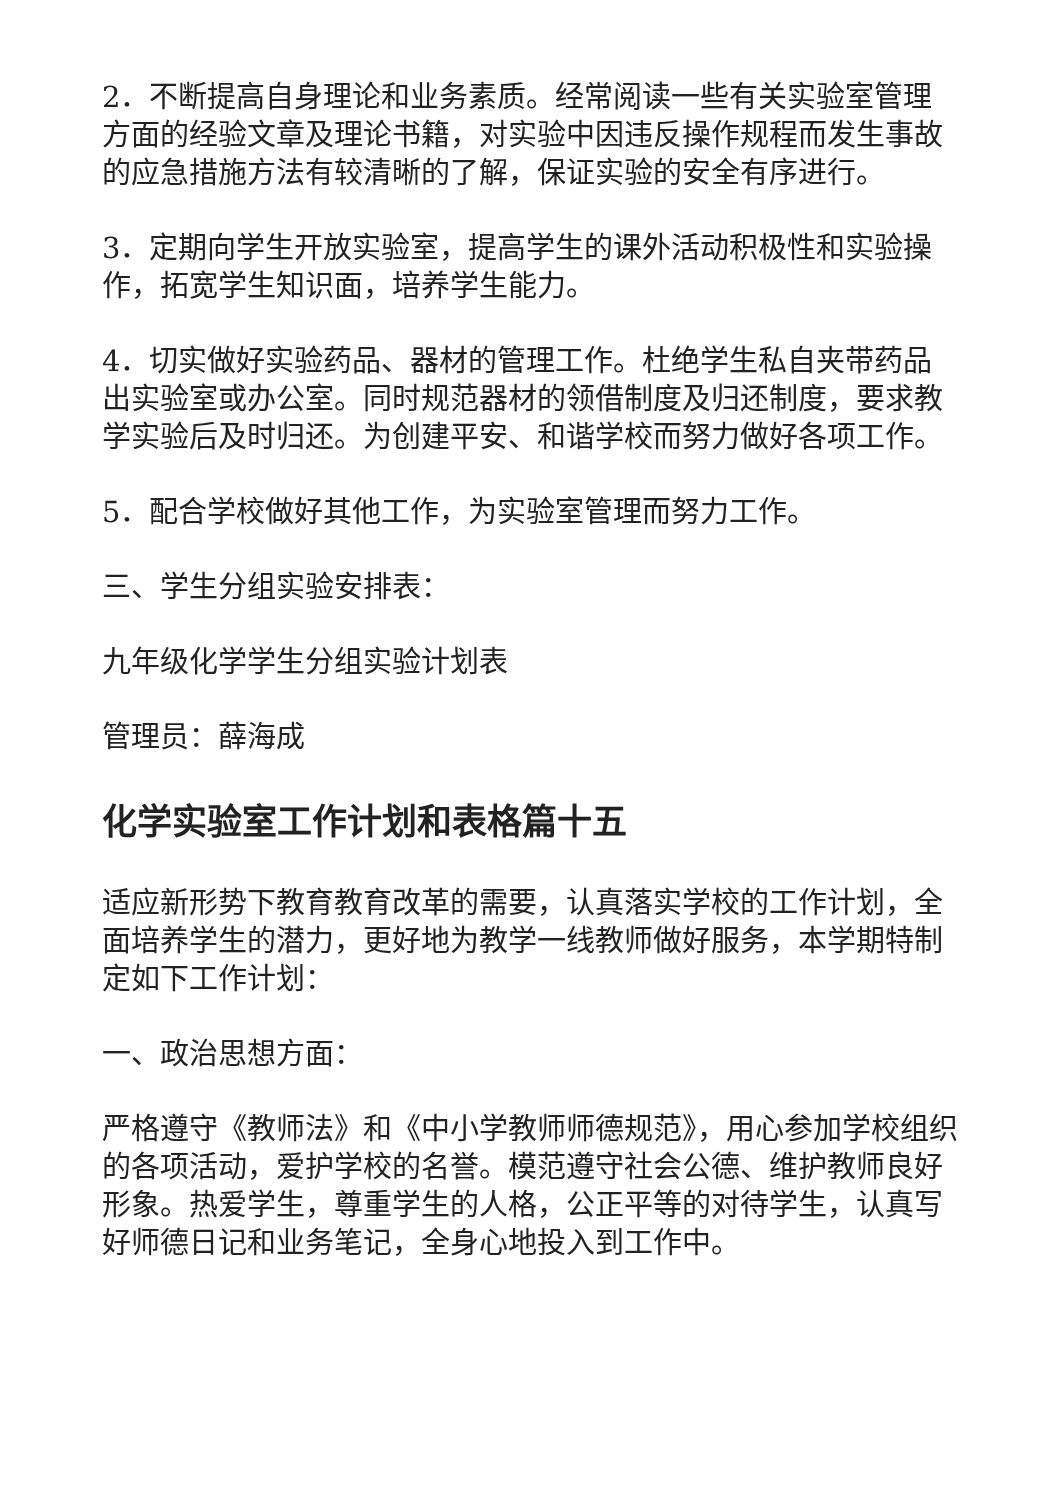2．不断提高自身理论和业务素质。经常阅读一些有关实验室管理方面的经验文章及理论书籍，对实验中因违反操作规程而发生事故的应急措施方法有较清晰的了解，保证实验的安全有序进行。
3．定期向学生开放实验室，提高学生的课外活动积极性和实验操作，拓宽学生知识面，培养学生能力。
4．切实做好实验药品、器材的管理工作。杜绝学生私自夹带药品出实验室或办公室。同时规范器材的领借制度及归还制度，要求教学实验后及时归还。为创建平安、和谐学校而努力做好各项工作。
5．配合学校做好其他工作，为实验室管理而努力工作。
三、学生分组实验安排表：
九年级化学学生分组实验计划表
管理员：薛海成
化学实验室工作计划和表格篇十五
适应新形势下教育教育改革的需要，认真落实学校的工作计划，全面培养学生的潜力，更好地为教学一线教师做好服务，本学期特制定如下工作计划：
一、政治思想方面：
严格遵守《教师法》和《中小学教师师德规范》，用心参加学校组织的各项活动，爱护学校的名誉。模范遵守社会公德、维护教师良好形象。热爱学生，尊重学生的人格，公正平等的对待学生，认真写好师德日记和业务笔记，全身心地投入到工作中。